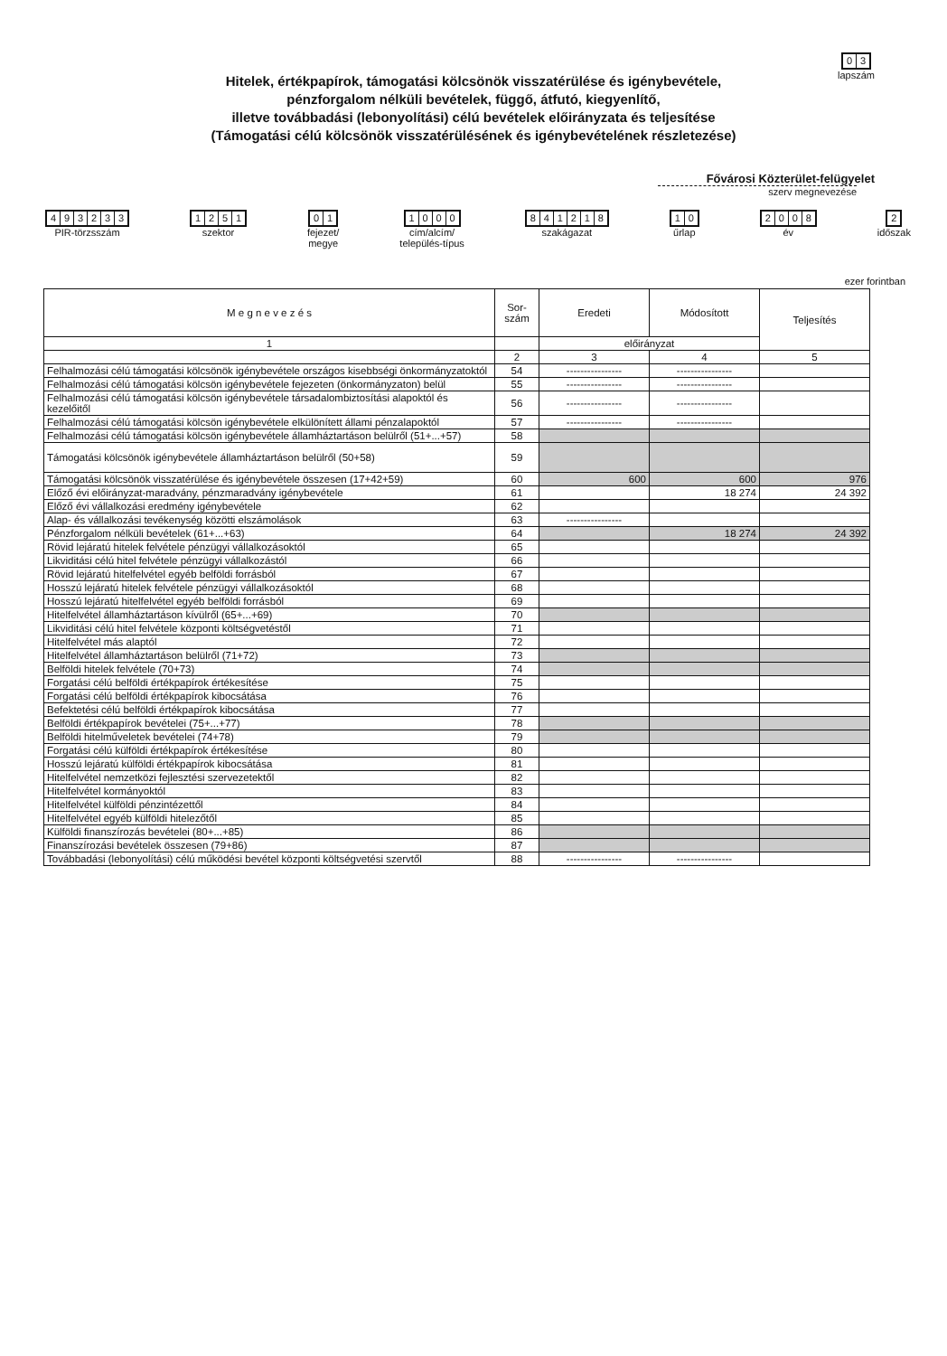03
lapszám
Hitelek, értékpapírok, támogatási kölcsönök visszatérülése és igénybevétele,
pénzforgalom nélküli bevételek, függő, átfutó, kiegyenlítő,
illetve továbbadási (lebonyolítási) célú bevételek előirányzata és teljesítése
(Támogatási célú kölcsönök visszatérülésének és igénybevételének részletezése)
Fővárosi Közterület-felügyelet
szerv megnevezése
493233
PIR-törzsszám
1251
szektor
01
fejezet/
megye
1000
cím/alcím/
település-típus
841218
szakágazat
10
űrlap
2008
év
2
időszak
ezer forintban
| M e g n e v e z é s | Sor- szám | Eredeti | Módosított | Teljesítés |
| --- | --- | --- | --- | --- |
| 1 | | előirányzat | | |
| | 2 | 3 | 4 | 5 |
| Felhalmozási célú támogatási kölcsönök igénybevétele országos kisebbségi önkormányzatoktól | 54 | ---------------- | ---------------- | |
| Felhalmozási célú támogatási kölcsön igénybevétele fejezeten (önkormányzaton) belül | 55 | ---------------- | ---------------- | |
| Felhalmozási célú támogatási kölcsön igénybevétele társadalombiztosítási alapoktól és kezelőitől | 56 | ---------------- | ---------------- | |
| Felhalmozási célú támogatási kölcsön igénybevétele elkülönített állami pénzalapoktól | 57 | ---------------- | ---------------- | |
| Felhalmozási célú támogatási kölcsön igénybevétele államháztartáson belülről (51+...+57) | 58 | | | |
| Támogatási kölcsönök igénybevétele államháztartáson belülről (50+58) | 59 | | | |
| Támogatási kölcsönök visszatérülése és igénybevétele összesen (17+42+59) | 60 | 600 | 600 | 976 |
| Előző évi előirányzat-maradvány, pénzmaradvány igénybevétele | 61 | | 18 274 | 24 392 |
| Előző évi vállalkozási eredmény igénybevétele | 62 | | | |
| Alap- és vállalkozási tevékenység közötti elszámolások | 63 | ---------------- | | |
| Pénzforgalom nélküli bevételek (61+...+63) | 64 | | 18 274 | 24 392 |
| Rövid lejáratú hitelek felvétele pénzügyi vállalkozásoktól | 65 | | | |
| Likviditási célú hitel felvétele pénzügyi vállalkozástól | 66 | | | |
| Rövid lejáratú hitelfelvétel egyéb belföldi forrásból | 67 | | | |
| Hosszú lejáratú hitelek felvétele pénzügyi vállalkozásoktól | 68 | | | |
| Hosszú lejáratú hitelfelvétel egyéb belföldi forrásból | 69 | | | |
| Hitelfelvétel államháztartáson kívülről (65+...+69) | 70 | | | |
| Likviditási célú hitel felvétele központi költségvetéstől | 71 | | | |
| Hitelfelvétel más alaptól | 72 | | | |
| Hitelfelvétel államháztartáson belülről (71+72) | 73 | | | |
| Belföldi hitelek felvétele (70+73) | 74 | | | |
| Forgatási célú belföldi értékpapírok értékesítése | 75 | | | |
| Forgatási célú belföldi értékpapírok kibocsátása | 76 | | | |
| Befektetési célú belföldi értékpapírok kibocsátása | 77 | | | |
| Belföldi értékpapírok bevételei (75+...+77) | 78 | | | |
| Belföldi hitelműveletek bevételei (74+78) | 79 | | | |
| Forgatási célú külföldi értékpapírok értékesítése | 80 | | | |
| Hosszú lejáratú külföldi értékpapírok kibocsátása | 81 | | | |
| Hitelfelvétel nemzetközi fejlesztési szervezetektől | 82 | | | |
| Hitelfelvétel kormányoktól | 83 | | | |
| Hitelfelvétel külföldi pénzintézettől | 84 | | | |
| Hitelfelvétel egyéb külföldi hitelezőtől | 85 | | | |
| Külföldi finanszírozás bevételei (80+...+85) | 86 | | | |
| Finanszírozási bevételek összesen (79+86) | 87 | | | |
| Továbbadási (lebonyolítási) célú működési bevétel központi költségvetési szervtől | 88 | ---------------- | ---------------- | |